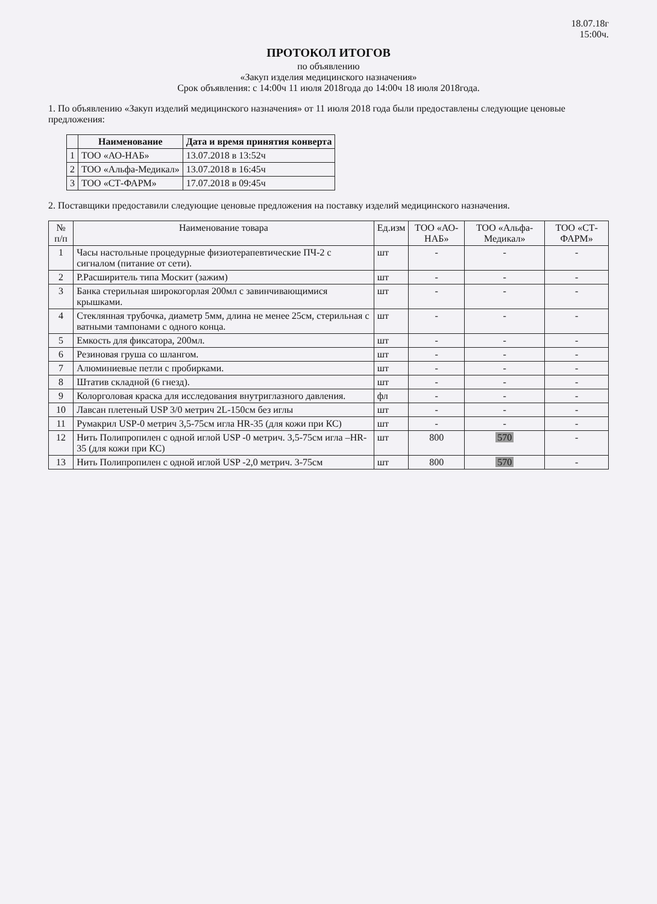18.07.18г
15:00ч.
ПРОТОКОЛ ИТОГОВ
по объявлению
«Закуп изделия медицинского назначения»
Срок объявления: с 14:00ч 11 июля 2018года до 14:00ч 18 июля 2018года.
1. По объявлению «Закуп изделий медицинского назначения» от 11 июля 2018 года были предоставлены следующие ценовые предложения:
| | Наименование | Дата и время принятия конверта |
| --- | --- | --- |
| 1 | ТОО «АО-НАБ» | 13.07.2018 в 13:52ч |
| 2 | ТОО «Альфа-Медикал» | 13.07.2018 в 16:45ч |
| 3 | ТОО «СТ-ФАРМ» | 17.07.2018 в 09:45ч |
2. Поставщики предоставили следующие ценовые предложения на поставку изделий медицинского назначения.
| № п/п | Наименование товара | Ед.изм | ТОО «АО-НАБ» | ТОО «Альфа-Медикал» | ТОО «СТ-ФАРМ» |
| --- | --- | --- | --- | --- | --- |
| 1 | Часы настольные процедурные физиотерапевтические ПЧ-2 с сигналом (питание от сети). | шт | - | - | - |
| 2 | Р.Расширитель типа Москит (зажим) | шт | - | - | - |
| 3 | Банка стерильная широкогорлая 200мл с завинчивающимися крышками. | шт | - | - | - |
| 4 | Стеклянная трубочка, диаметр 5мм, длина не менее 25см, стерильная с ватными тампонами с одного конца. | шт | - | - | - |
| 5 | Емкость для фиксатора, 200мл. | шт | - | - | - |
| 6 | Резиновая груша со шлангом. | шт | - | - | - |
| 7 | Алюминиевые петли с пробирками. | шт | - | - | - |
| 8 | Штатив складной (6 гнезд). | шт | - | - | - |
| 9 | Колорголовая краска для исследования внутриглазного давления. | фл | - | - | - |
| 10 | Лавсан плетеный USP 3/0 метрич 2L-150см без иглы | шт | - | - | - |
| 11 | Румакрил USP-0 метрич 3,5-75см игла HR-35 (для кожи при КС) | шт | - | - | - |
| 12 | Нить Полипропилен с одной иглой USP -0 метрич. 3,5-75см игла –HR-35 (для кожи при КС) | шт | 800 | 570 | - |
| 13 | Нить Полипропилен с одной иглой USP -2,0 метрич. 3-75см | шт | 800 | 570 | - |